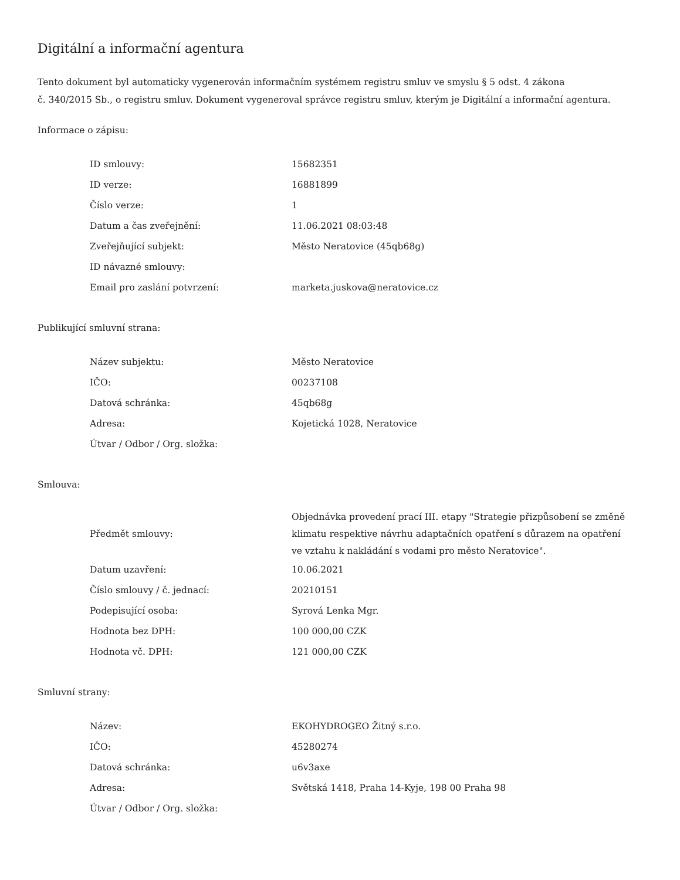Digitální a informační agentura
Tento dokument byl automaticky vygenerován informačním systémem registru smluv ve smyslu § 5 odst. 4 zákona
č. 340/2015 Sb., o registru smluv. Dokument vygeneroval správce registru smluv, kterým je Digitální a informační agentura.
Informace o zápisu:
| ID smlouvy: | 15682351 |
| ID verze: | 16881899 |
| Číslo verze: | 1 |
| Datum a čas zveřejnění: | 11.06.2021 08:03:48 |
| Zveřejňující subjekt: | Město Neratovice (45qb68g) |
| ID návazné smlouvy: | |
| Email pro zaslání potvrzení: | marketa.juskova@neratovice.cz |
Publikující smluvní strana:
| Název subjektu: | Město Neratovice |
| IČO: | 00237108 |
| Datová schránka: | 45qb68g |
| Adresa: | Kojetická 1028, Neratovice |
| Útvar / Odbor / Org. složka: | |
Smlouva:
| Předmět smlouvy: | Objednávka provedení prací III. etapy "Strategie přizpůsobení se změně klimatu respektive návrhu adaptačních opatření s důrazem na opatření ve vztahu k nakládání s vodami pro město Neratovice". |
| Datum uzavření: | 10.06.2021 |
| Číslo smlouvy / č. jednací: | 20210151 |
| Podepisující osoba: | Syrová Lenka Mgr. |
| Hodnota bez DPH: | 100 000,00 CZK |
| Hodnota vč. DPH: | 121 000,00 CZK |
Smluvní strany:
| Název: | EKOHYDROGEO Žitný s.r.o. |
| IČO: | 45280274 |
| Datová schránka: | u6v3axe |
| Adresa: | Světská 1418, Praha 14-Kyje, 198 00 Praha 98 |
| Útvar / Odbor / Org. složka: | |